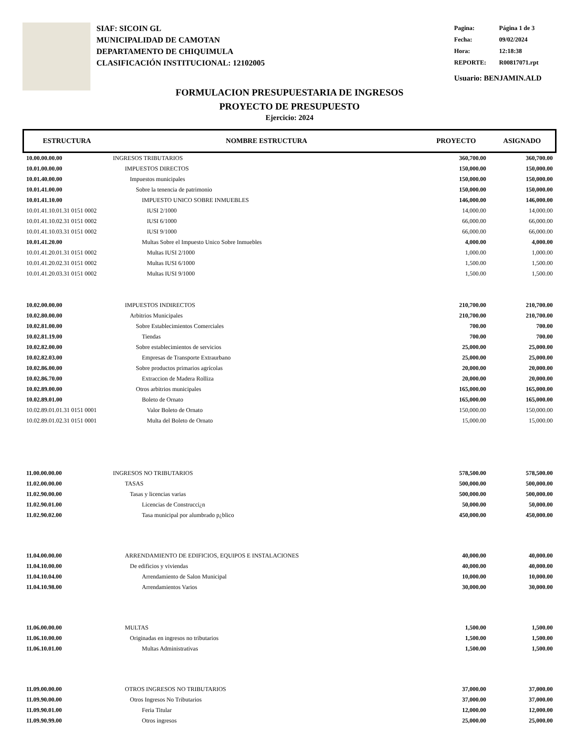SIAF: SICOIN GL
MUNICIPALIDAD DE CAMOTAN
DEPARTAMENTO DE CHIQUIMULA
CLASIFICACIÓN INSTITUCIONAL: 12102005
Pagina: Página 1 de 3
Fecha: 09/02/2024
Hora: 12:18:38
REPORTE: R00817071.rpt
Usuario: BENJAMIN.ALD
FORMULACION PRESUPUESTARIA DE INGRESOS
PROYECTO DE PRESUPUESTO
Ejercicio: 2024
| ESTRUCTURA | NOMBRE ESTRUCTURA | PROYECTO | ASIGNADO |
| --- | --- | --- | --- |
| 10.00.00.00.00 | INGRESOS TRIBUTARIOS | 360,700.00 | 360,700.00 |
| 10.01.00.00.00 | IMPUESTOS DIRECTOS | 150,000.00 | 150,000.00 |
| 10.01.40.00.00 | Impuestos municipales | 150,000.00 | 150,000.00 |
| 10.01.41.00.00 | Sobre la tenencia de patrimonio | 150,000.00 | 150,000.00 |
| 10.01.41.10.00 | IMPUESTO UNICO SOBRE INMUEBLES | 146,000.00 | 146,000.00 |
| 10.01.41.10.01.31 0151 0002 | IUSI 2/1000 | 14,000.00 | 14,000.00 |
| 10.01.41.10.02.31 0151 0002 | IUSI 6/1000 | 66,000.00 | 66,000.00 |
| 10.01.41.10.03.31 0151 0002 | IUSI 9/1000 | 66,000.00 | 66,000.00 |
| 10.01.41.20.00 | Multas Sobre el Impuesto Unico Sobre Inmuebles | 4,000.00 | 4,000.00 |
| 10.01.41.20.01.31 0151 0002 | Multas IUSI 2/1000 | 1,000.00 | 1,000.00 |
| 10.01.41.20.02.31 0151 0002 | Multas IUSI 6/1000 | 1,500.00 | 1,500.00 |
| 10.01.41.20.03.31 0151 0002 | Multas IUSI 9/1000 | 1,500.00 | 1,500.00 |
| 10.02.00.00.00 | IMPUESTOS INDIRECTOS | 210,700.00 | 210,700.00 |
| 10.02.80.00.00 | Arbitrios Municipales | 210,700.00 | 210,700.00 |
| 10.02.81.00.00 | Sobre Establecimientos Comerciales | 700.00 | 700.00 |
| 10.02.81.19.00 | Tiendas | 700.00 | 700.00 |
| 10.02.82.00.00 | Sobre establecimientos de servicios | 25,000.00 | 25,000.00 |
| 10.02.82.03.00 | Empresas de Transporte Extraurbano | 25,000.00 | 25,000.00 |
| 10.02.86.00.00 | Sobre productos primarios agrícolas | 20,000.00 | 20,000.00 |
| 10.02.86.70.00 | Extraccion de Madera Rolliza | 20,000.00 | 20,000.00 |
| 10.02.89.00.00 | Otros arbitrios municipales | 165,000.00 | 165,000.00 |
| 10.02.89.01.00 | Boleto de Ornato | 165,000.00 | 165,000.00 |
| 10.02.89.01.01.31 0151 0001 | Valor Boleto de Ornato | 150,000.00 | 150,000.00 |
| 10.02.89.01.02.31 0151 0001 | Multa del Boleto de Ornato | 15,000.00 | 15,000.00 |
| 11.00.00.00.00 | INGRESOS NO TRIBUTARIOS | 578,500.00 | 578,500.00 |
| 11.02.00.00.00 | TASAS | 500,000.00 | 500,000.00 |
| 11.02.90.00.00 | Tasas y licencias varias | 500,000.00 | 500,000.00 |
| 11.02.90.01.00 | Licencias de Construcci¿n | 50,000.00 | 50,000.00 |
| 11.02.90.02.00 | Tasa municipal por alumbrado p¿blico | 450,000.00 | 450,000.00 |
| 11.04.00.00.00 | ARRENDAMIENTO DE EDIFICIOS, EQUIPOS E INSTALACIONES | 40,000.00 | 40,000.00 |
| 11.04.10.00.00 | De edificios y viviendas | 40,000.00 | 40,000.00 |
| 11.04.10.04.00 | Arrendamiento de Salon Municipal | 10,000.00 | 10,000.00 |
| 11.04.10.98.00 | Arrendamientos Varios | 30,000.00 | 30,000.00 |
| 11.06.00.00.00 | MULTAS | 1,500.00 | 1,500.00 |
| 11.06.10.00.00 | Originadas en ingresos no tributarios | 1,500.00 | 1,500.00 |
| 11.06.10.01.00 | Multas Administrativas | 1,500.00 | 1,500.00 |
| 11.09.00.00.00 | OTROS INGRESOS NO TRIBUTARIOS | 37,000.00 | 37,000.00 |
| 11.09.90.00.00 | Otros Ingresos No Tributarios | 37,000.00 | 37,000.00 |
| 11.09.90.01.00 | Feria Titular | 12,000.00 | 12,000.00 |
| 11.09.90.99.00 | Otros ingresos | 25,000.00 | 25,000.00 |